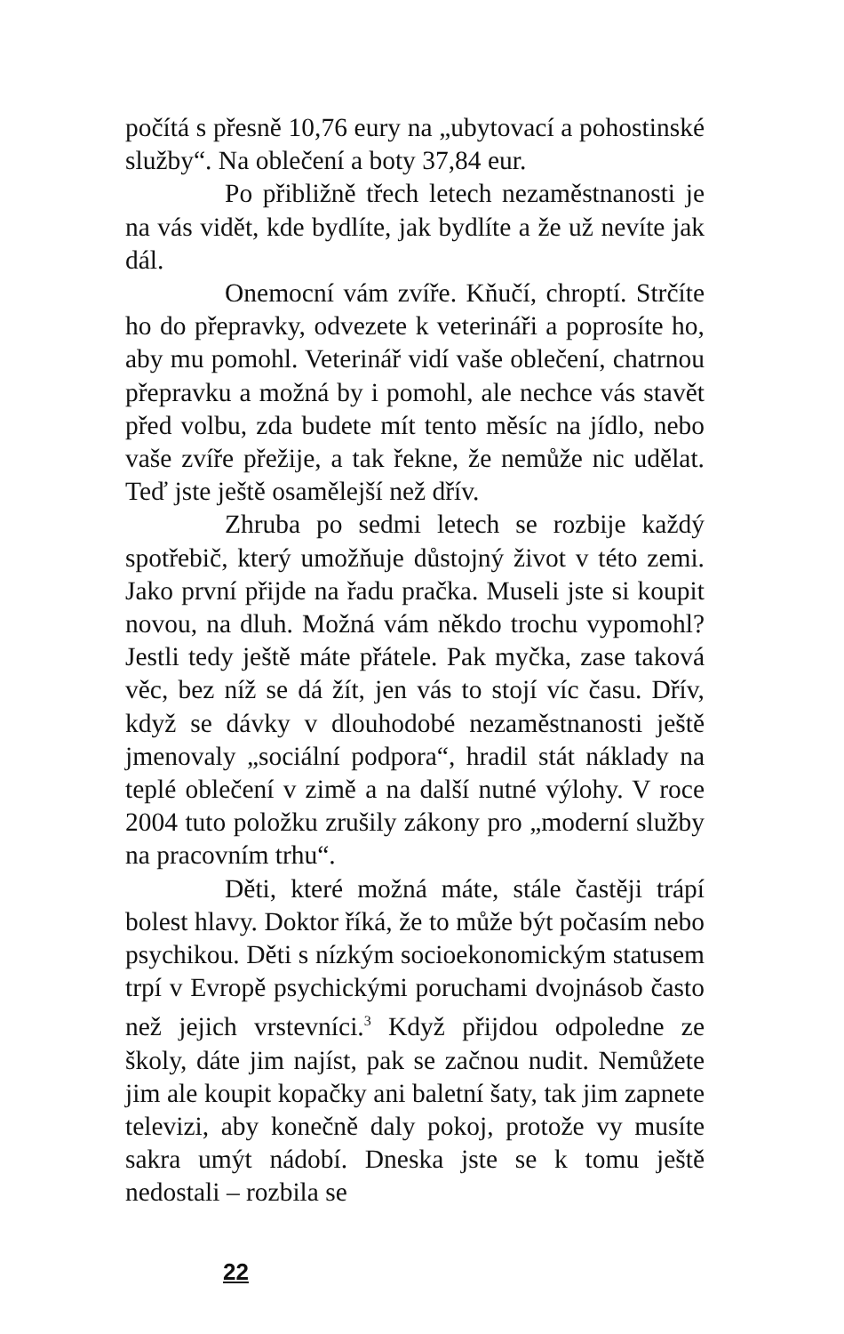počítá s přesně 10,76 eury na „ubytovací a pohostinské služby“. Na oblečení a boty 37,84 eur.
Po přibližně třech letech nezaměstnanosti je na vás vidět, kde bydlíte, jak bydlíte a že už nevíte jak dál.
Onemocní vám zvíře. Kňučí, chroptí. Strčíte ho do přepravky, odvezete k veterináři a poprosíte ho, aby mu pomohl. Veterinář vidí vaše oblečení, chatrnou přepravku a možná by i pomohl, ale nechce vás stavět před volbu, zda budete mít tento měsíc na jídlo, nebo vaše zvíře přežije, a tak řekne, že nemůže nic udělat. Teď jste ještě osamělejší než dřív.
Zhruba po sedmi letech se rozbije každý spotřebič, který umožňuje důstojný život v této zemi. Jako první přijde na řadu pračka. Museli jste si koupit novou, na dluh. Možná vám někdo trochu vypomohl? Jestli tedy ještě máte přátele. Pak myčka, zase taková věc, bez níž se dá žít, jen vás to stojí víc času. Dřív, když se dávky v dlouhodobé nezaměstnanosti ještě jmenovaly „sociální podpora“, hradil stát náklady na teplé oblečení v zimě a na další nutné výlohy. V roce 2004 tuto položku zrušily zákony pro „moderní služby na pracovním trhu“.
Děti, které možná máte, stále častěji trápí bolest hlavy. Doktor říká, že to může být počasím nebo psychikou. Děti s nízkým socioekonomickým statusem trpí v Evropě psychickými poruchami dvojnásob často než jejich vrstevníci.<sup>3</sup> Když přijdou odpoledne ze školy, dáte jim najíst, pak se začnou nudit. Nemůžete jim ale koupit kopačky ani baletní šaty, tak jim zapnete televizi, aby konečně daly pokoj, protože vy musíte sakra umýt nádobí. Dneska jste se k tomu ještě nedostali – rozbila se
22